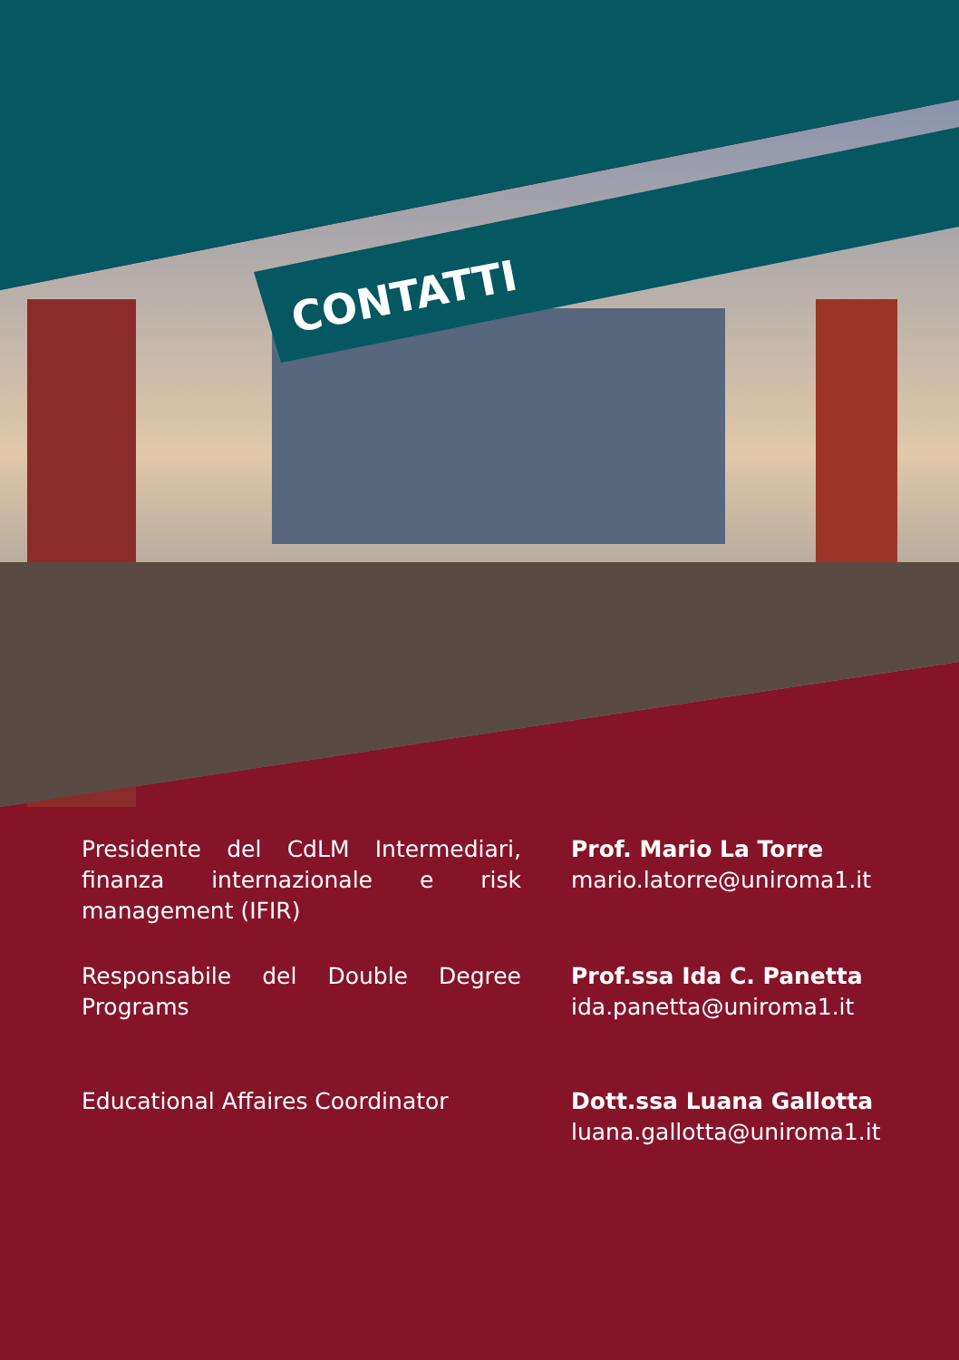CONTATTI
Presidente del CdLM Intermediari, finanza internazionale e risk management (IFIR)
Prof. Mario La Torre
mario.latorre@uniroma1.it
Responsabile del Double Degree Programs
Prof.ssa Ida C. Panetta
ida.panetta@uniroma1.it
Educational Affaires Coordinator Dott.ssa Luana Gallotta
luana.gallotta@uniroma1.it